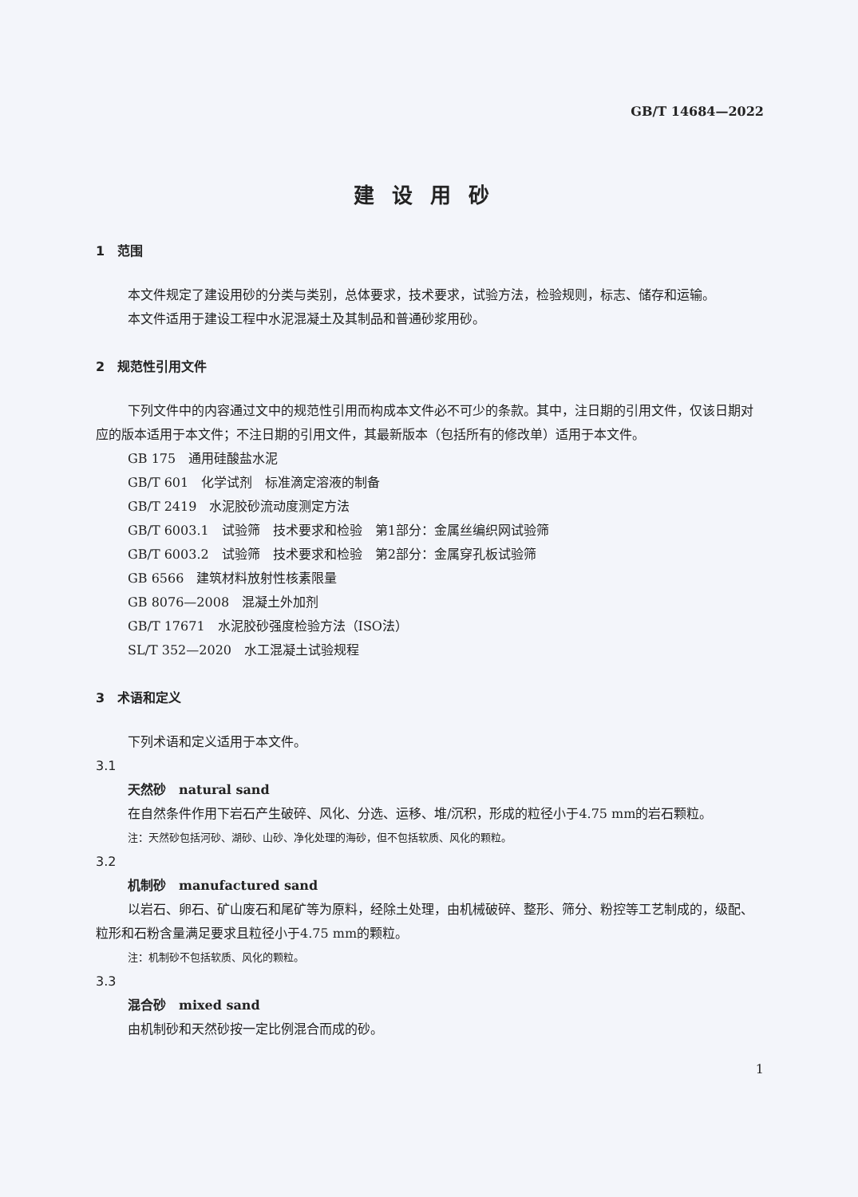GB/T 14684—2022
建设用砂
1　范围
本文件规定了建设用砂的分类与类别，总体要求，技术要求，试验方法，检验规则，标志、储存和运输。
本文件适用于建设工程中水泥混凝土及其制品和普通砂浆用砂。
2　规范性引用文件
下列文件中的内容通过文中的规范性引用而构成本文件必不可少的条款。其中，注日期的引用文件，仅该日期对应的版本适用于本文件；不注日期的引用文件，其最新版本（包括所有的修改单）适用于本文件。
GB 175　通用硅酸盐水泥
GB/T 601　化学试剂　标准滴定溶液的制备
GB/T 2419　水泥胶砂流动度测定方法
GB/T 6003.1　试验筛　技术要求和检验　第1部分：金属丝编织网试验筛
GB/T 6003.2　试验筛　技术要求和检验　第2部分：金属穿孔板试验筛
GB 6566　建筑材料放射性核素限量
GB 8076—2008　混凝土外加剂
GB/T 17671　水泥胶砂强度检验方法（ISO法）
SL/T 352—2020　水工混凝土试验规程
3　术语和定义
下列术语和定义适用于本文件。
3.1
天然砂　natural sand
在自然条件作用下岩石产生破碎、风化、分选、运移、堆/沉积，形成的粒径小于4.75 mm的岩石颗粒。
注：天然砂包括河砂、湖砂、山砂、净化处理的海砂，但不包括软质、风化的颗粒。
3.2
机制砂　manufactured sand
以岩石、卵石、矿山废石和尾矿等为原料，经除土处理，由机械破碎、整形、筛分、粉控等工艺制成的，级配、粒形和石粉含量满足要求且粒径小于4.75 mm的颗粒。
注：机制砂不包括软质、风化的颗粒。
3.3
混合砂　mixed sand
由机制砂和天然砂按一定比例混合而成的砂。
1